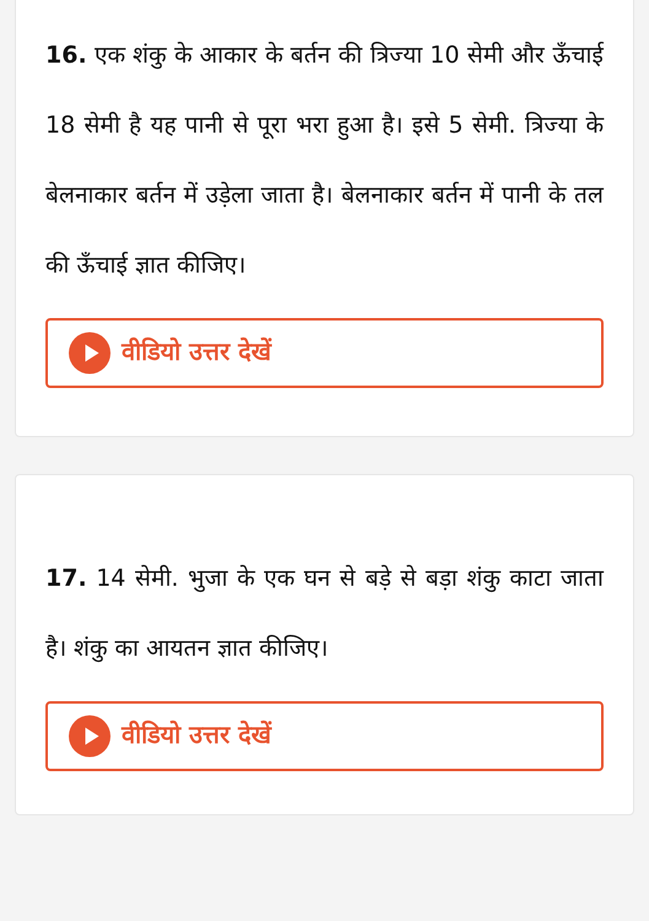16. एक शंकु के आकार के बर्तन की त्रिज्या 10 सेमी और ऊँचाई 18 सेमी है यह पानी से पूरा भरा हुआ है। इसे 5 सेमी. त्रिज्या के बेलनाकार बर्तन में उड़ेला जाता है। बेलनाकार बर्तन में पानी के तल की ऊँचाई ज्ञात कीजिए।
वीडियो उत्तर देखें
17. 14 सेमी. भुजा के एक घन से बड़े से बड़ा शंकु काटा जाता है। शंकु का आयतन ज्ञात कीजिए।
वीडियो उत्तर देखें